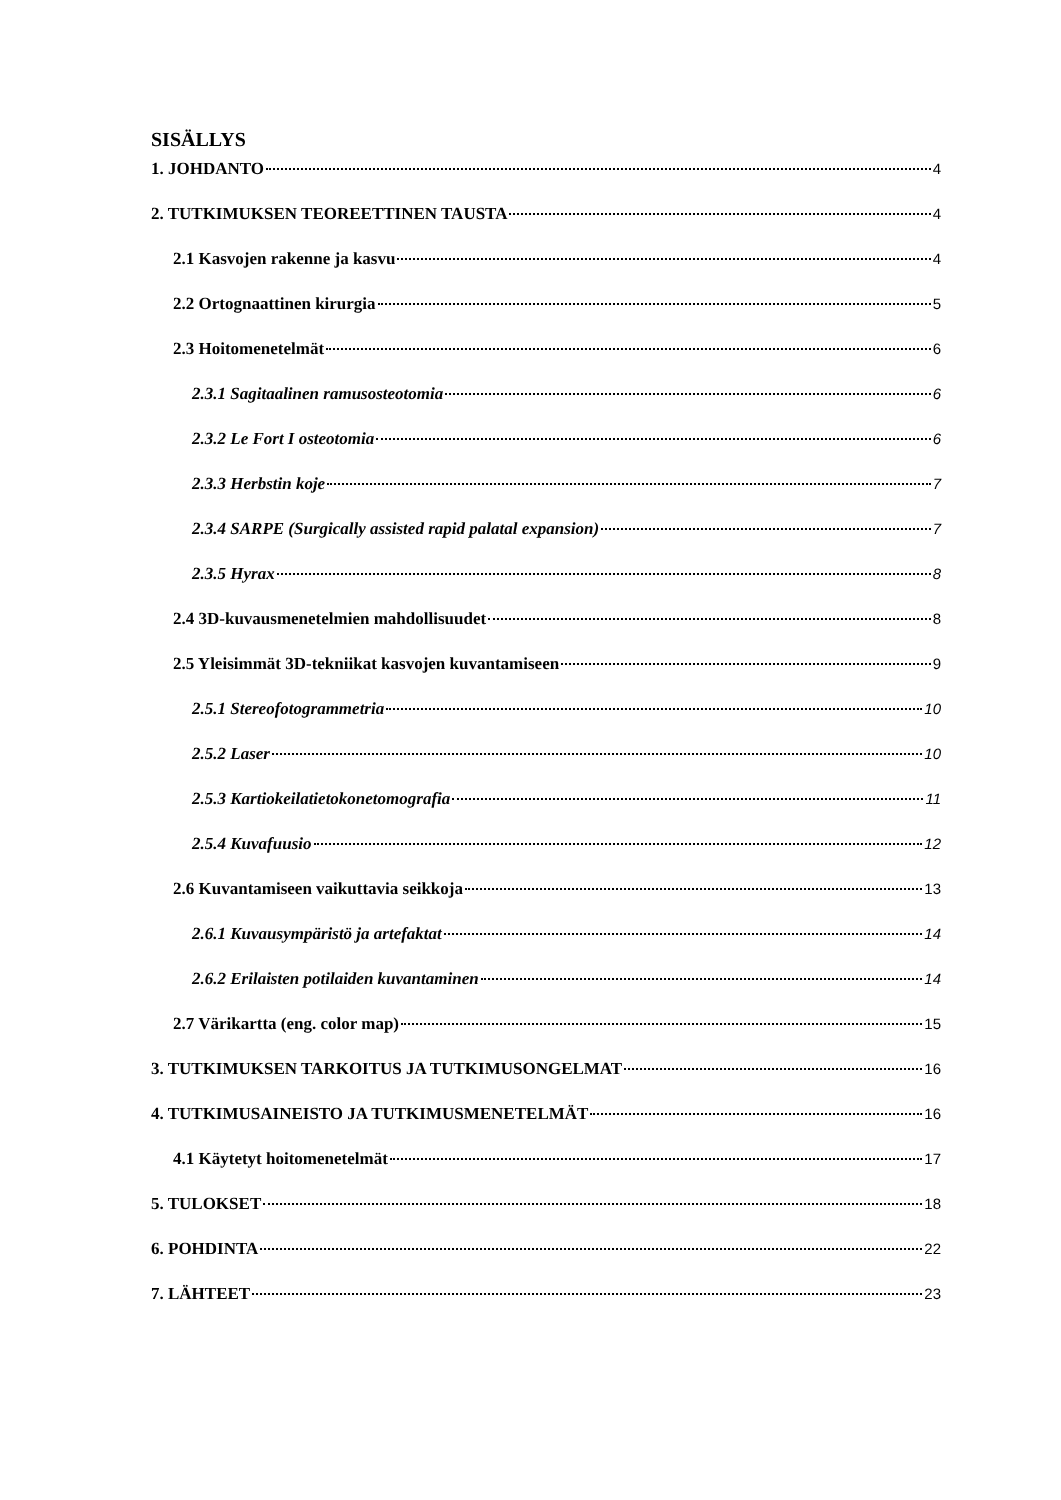SISÄLLYS
1. JOHDANTO 4
2. TUTKIMUKSEN TEOREETTINEN TAUSTA 4
2.1 Kasvojen rakenne ja kasvu 4
2.2 Ortognaattinen kirurgia 5
2.3 Hoitomenetelmät 6
2.3.1 Sagitaalinen ramusosteotomia 6
2.3.2 Le Fort I osteotomia 6
2.3.3 Herbstin koje 7
2.3.4 SARPE (Surgically assisted rapid palatal expansion) 7
2.3.5 Hyrax 8
2.4 3D-kuvausmenetelmien mahdollisuudet 8
2.5 Yleisimmät 3D-tekniikat kasvojen kuvantamiseen 9
2.5.1 Stereofotogrammetria 10
2.5.2 Laser 10
2.5.3 Kartiokeilatietokonetomografia 11
2.5.4 Kuvafuusio 12
2.6 Kuvantamiseen vaikuttavia seikkoja 13
2.6.1 Kuvausympäristö ja artefaktat 14
2.6.2 Erilaisten potilaiden kuvantaminen 14
2.7 Värikartta (eng. color map) 15
3. TUTKIMUKSEN TARKOITUS JA TUTKIMUSONGELMAT 16
4. TUTKIMUSAINEISTO JA TUTKIMUSMENETELMÄT 16
4.1 Käytetyt hoitomenetelmät 17
5. TULOKSET 18
6. POHDINTA 22
7. LÄHTEET 23